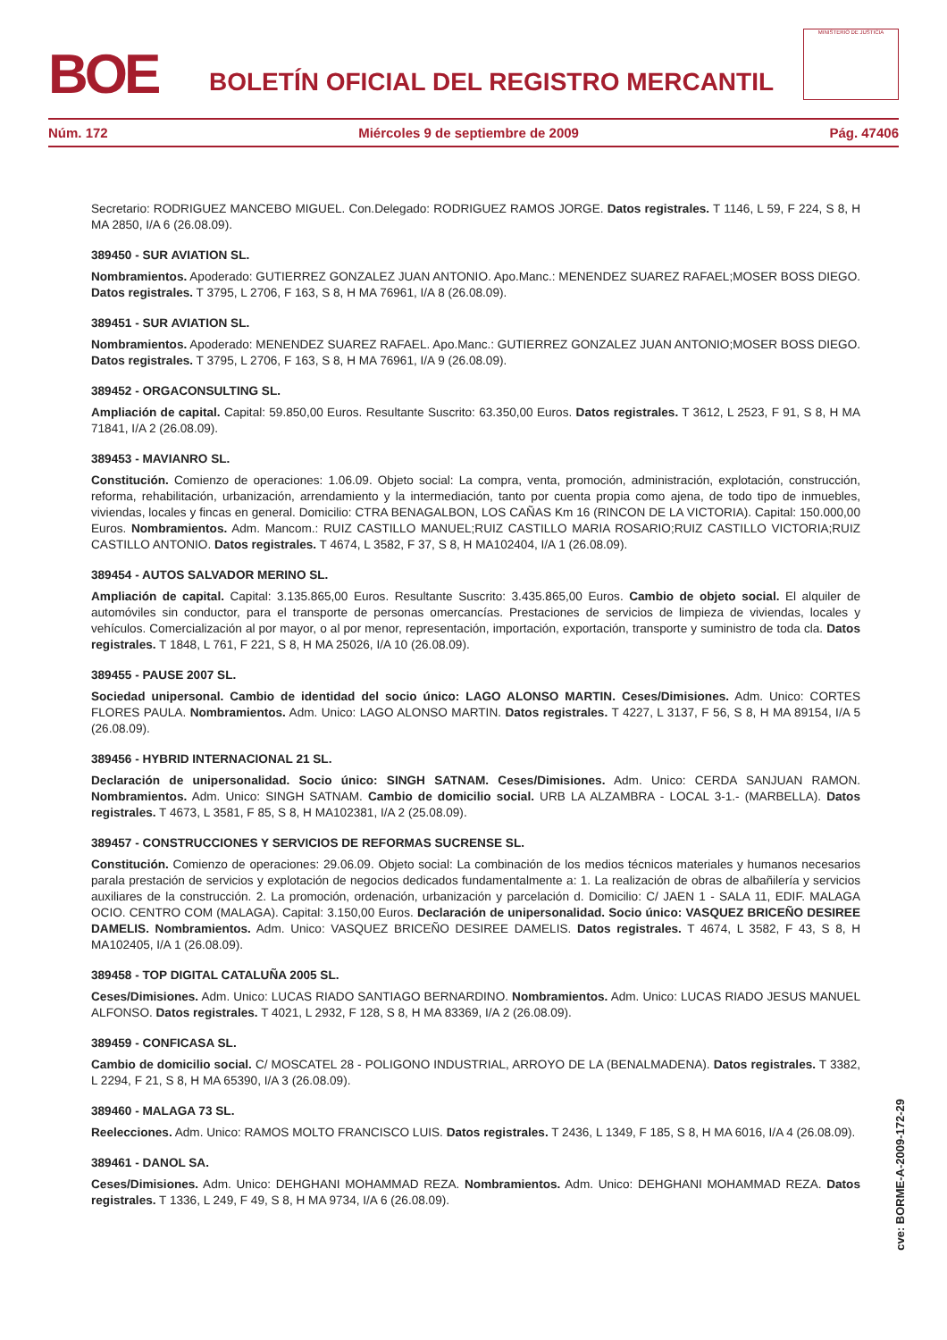BOE
BOLETÍN OFICIAL DEL REGISTRO MERCANTIL
MINISTERIO DE JUSTICIA
Núm. 172 Miércoles 9 de septiembre de 2009 Pág. 47406
Secretario: RODRIGUEZ MANCEBO MIGUEL. Con.Delegado: RODRIGUEZ RAMOS JORGE. Datos registrales. T 1146, L 59, F 224, S 8, H MA 2850, I/A 6 (26.08.09).
389450 - SUR AVIATION SL.
Nombramientos. Apoderado: GUTIERREZ GONZALEZ JUAN ANTONIO. Apo.Manc.: MENENDEZ SUAREZ RAFAEL;MOSER BOSS DIEGO. Datos registrales. T 3795, L 2706, F 163, S 8, H MA 76961, I/A 8 (26.08.09).
389451 - SUR AVIATION SL.
Nombramientos. Apoderado: MENENDEZ SUAREZ RAFAEL. Apo.Manc.: GUTIERREZ GONZALEZ JUAN ANTONIO;MOSER BOSS DIEGO. Datos registrales. T 3795, L 2706, F 163, S 8, H MA 76961, I/A 9 (26.08.09).
389452 - ORGACONSULTING SL.
Ampliación de capital. Capital: 59.850,00 Euros. Resultante Suscrito: 63.350,00 Euros. Datos registrales. T 3612, L 2523, F 91, S 8, H MA 71841, I/A 2 (26.08.09).
389453 - MAVIANRO SL.
Constitución. Comienzo de operaciones: 1.06.09. Objeto social: La compra, venta, promoción, administración, explotación, construcción, reforma, rehabilitación, urbanización, arrendamiento y la intermediación, tanto por cuenta propia como ajena, de todo tipo de inmuebles, viviendas, locales y fincas en general. Domicilio: CTRA BENAGALBON, LOS CAÑAS Km 16 (RINCON DE LA VICTORIA). Capital: 150.000,00 Euros. Nombramientos. Adm. Mancom.: RUIZ CASTILLO MANUEL;RUIZ CASTILLO MARIA ROSARIO;RUIZ CASTILLO VICTORIA;RUIZ CASTILLO ANTONIO. Datos registrales. T 4674, L 3582, F 37, S 8, H MA102404, I/A 1 (26.08.09).
389454 - AUTOS SALVADOR MERINO SL.
Ampliación de capital. Capital: 3.135.865,00 Euros. Resultante Suscrito: 3.435.865,00 Euros. Cambio de objeto social. El alquiler de automóviles sin conductor, para el transporte de personas omercancías. Prestaciones de servicios de limpieza de viviendas, locales y vehículos. Comercialización al por mayor, o al por menor, representación, importación, exportación, transporte y suministro de toda cla. Datos registrales. T 1848, L 761, F 221, S 8, H MA 25026, I/A 10 (26.08.09).
389455 - PAUSE 2007 SL.
Sociedad unipersonal. Cambio de identidad del socio único: LAGO ALONSO MARTIN. Ceses/Dimisiones. Adm. Unico: CORTES FLORES PAULA. Nombramientos. Adm. Unico: LAGO ALONSO MARTIN. Datos registrales. T 4227, L 3137, F 56, S 8, H MA 89154, I/A 5 (26.08.09).
389456 - HYBRID INTERNACIONAL 21 SL.
Declaración de unipersonalidad. Socio único: SINGH SATNAM. Ceses/Dimisiones. Adm. Unico: CERDA SANJUAN RAMON. Nombramientos. Adm. Unico: SINGH SATNAM. Cambio de domicilio social. URB LA ALZAMBRA - LOCAL 3-1.- (MARBELLA). Datos registrales. T 4673, L 3581, F 85, S 8, H MA102381, I/A 2 (25.08.09).
389457 - CONSTRUCCIONES Y SERVICIOS DE REFORMAS SUCRENSE SL.
Constitución. Comienzo de operaciones: 29.06.09. Objeto social: La combinación de los medios técnicos materiales y humanos necesarios parala prestación de servicios y explotación de negocios dedicados fundamentalmente a: 1. La realización de obras de albañilería y servicios auxiliares de la construcción. 2. La promoción, ordenación, urbanización y parcelación d. Domicilio: C/ JAEN 1 - SALA 11, EDIF. MALAGA OCIO. CENTRO COM (MALAGA). Capital: 3.150,00 Euros. Declaración de unipersonalidad. Socio único: VASQUEZ BRICEÑO DESIREE DAMELIS. Nombramientos. Adm. Unico: VASQUEZ BRICEÑO DESIREE DAMELIS. Datos registrales. T 4674, L 3582, F 43, S 8, H MA102405, I/A 1 (26.08.09).
389458 - TOP DIGITAL CATALUÑA 2005 SL.
Ceses/Dimisiones. Adm. Unico: LUCAS RIADO SANTIAGO BERNARDINO. Nombramientos. Adm. Unico: LUCAS RIADO JESUS MANUEL ALFONSO. Datos registrales. T 4021, L 2932, F 128, S 8, H MA 83369, I/A 2 (26.08.09).
389459 - CONFICASA SL.
Cambio de domicilio social. C/ MOSCATEL 28 - POLIGONO INDUSTRIAL, ARROYO DE LA (BENALMADENA). Datos registrales. T 3382, L 2294, F 21, S 8, H MA 65390, I/A 3 (26.08.09).
389460 - MALAGA 73 SL.
Reelecciones. Adm. Unico: RAMOS MOLTO FRANCISCO LUIS. Datos registrales. T 2436, L 1349, F 185, S 8, H MA 6016, I/A 4 (26.08.09).
389461 - DANOL SA.
Ceses/Dimisiones. Adm. Unico: DEHGHANI MOHAMMAD REZA. Nombramientos. Adm. Unico: DEHGHANI MOHAMMAD REZA. Datos registrales. T 1336, L 249, F 49, S 8, H MA 9734, I/A 6 (26.08.09).
cve: BORME-A-2009-172-29